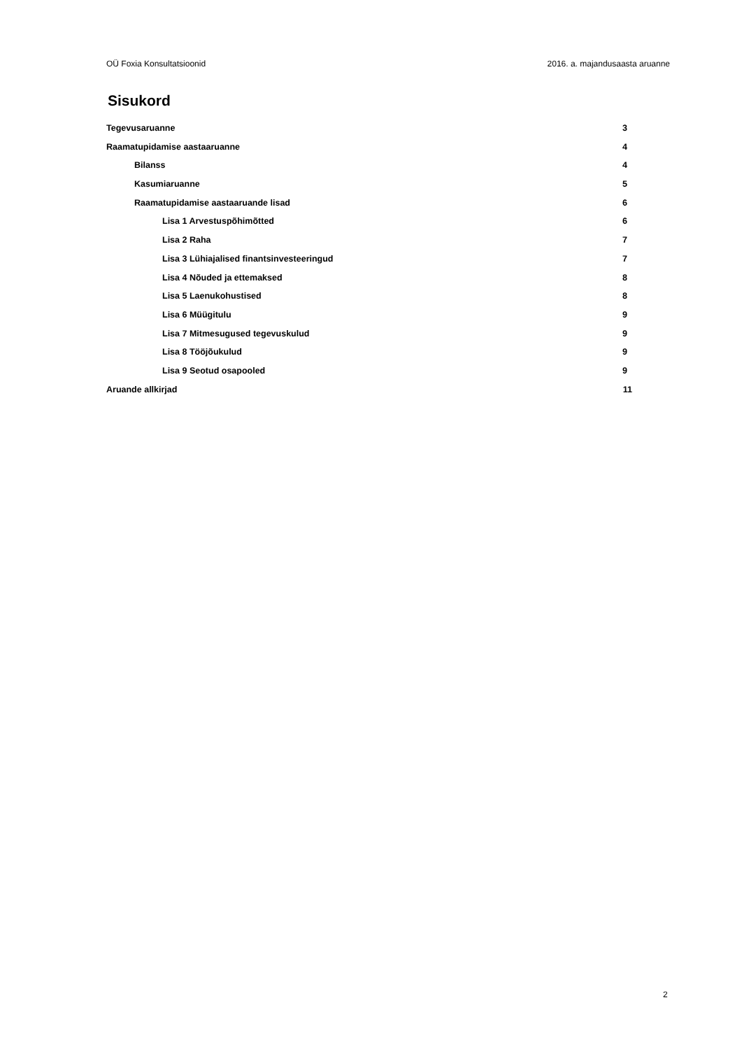OÜ Foxia Konsultatsioonid 2016. a. majandusaasta aruanne
Sisukord
Tegevusaruanne 3
Raamatupidamise aastaaruanne 4
Bilanss 4
Kasumiaruanne 5
Raamatupidamise aastaaruande lisad 6
Lisa 1 Arvestuspõhimõtted 6
Lisa 2 Raha 7
Lisa 3 Lühiajalised finantsinvesteeringud 7
Lisa 4 Nõuded ja ettemaksed 8
Lisa 5 Laenukohustised 8
Lisa 6 Müügitulu 9
Lisa 7 Mitmesugused tegevuskulud 9
Lisa 8 Tööjõukulud 9
Lisa 9 Seotud osapooled 9
Aruande allkirjad 11
2